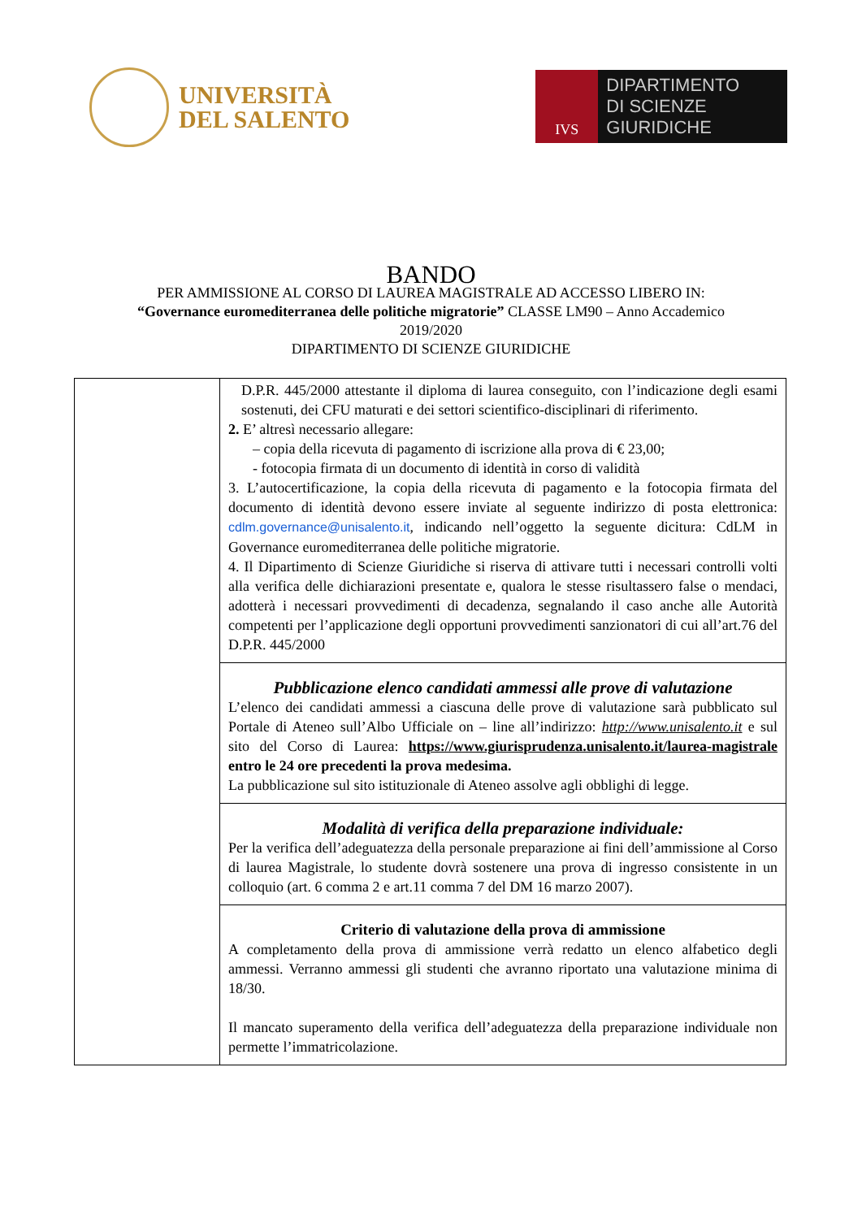UNIVERSITÀ
DEL SALENTO
IVS
DIPARTIMENTO
DI SCIENZE GIURIDICHE
BANDO
PER AMMISSIONE AL CORSO DI LAUREA MAGISTRALE AD ACCESSO LIBERO IN:
“Governance euromediterranea delle politiche migratorie” CLASSE LM90 – Anno Accademico
2019/2020
DIPARTIMENTO DI SCIENZE GIURIDICHE
| | D.P.R. 445/2000 attestante il diploma di laurea conseguito, con l’indicazione degli esami sostenuti, dei CFU maturati e dei settori scientifico-disciplinari di riferimento. 2. E’ altresì necessario allegare: – copia della ricevuta di pagamento di iscrizione alla prova di € 23,00; - fotocopia firmata di un documento di identità in corso di validità 3. L’autocertificazione, la copia della ricevuta di pagamento e la fotocopia firmata del documento di identità devono essere inviate al seguente indirizzo di posta elettronica: cdlm.governance@unisalento.it , indicando nell’oggetto la seguente dicitura: CdLM in Governance euromediterranea delle politiche migratorie. 4. Il Dipartimento di Scienze Giuridiche si riserva di attivare tutti i necessari controlli volti alla verifica delle dichiarazioni presentate e, qualora le stesse risultassero false o mendaci, adotterà i necessari provvedimenti di decadenza, segnalando il caso anche alle Autorità competenti per l’applicazione degli opportuni provvedimenti sanzionatori di cui all’art.76 del D.P.R. 445/2000 |
| | Pubblicazione elenco candidati ammessi alle prove di valutazione L’elenco dei candidati ammessi a ciascuna delle prove di valutazione sarà pubblicato sul Portale di Ateneo sull’Albo Ufficiale on – line all’indirizzo: http://www.unisalento.it e sul sito del Corso di Laurea: https://www.giurisprudenza.unisalento.it/laurea-magistrale entro le 24 ore precedenti la prova medesima. La pubblicazione sul sito istituzionale di Ateneo assolve agli obblighi di legge. |
| | Modalità di verifica della preparazione individuale: Per la verifica dell’adeguatezza della personale preparazione ai fini dell’ammissione al Corso di laurea Magistrale, lo studente dovrà sostenere una prova di ingresso consistente in un colloquio (art. 6 comma 2 e art.11 comma 7 del DM 16 marzo 2007). |
| | Criterio di valutazione della prova di ammissione A completamento della prova di ammissione verrà redatto un elenco alfabetico degli ammessi. Verranno ammessi gli studenti che avranno riportato una valutazione minima di 18/30. Il mancato superamento della verifica dell’adeguatezza della preparazione individuale non permette l’immatricolazione. |